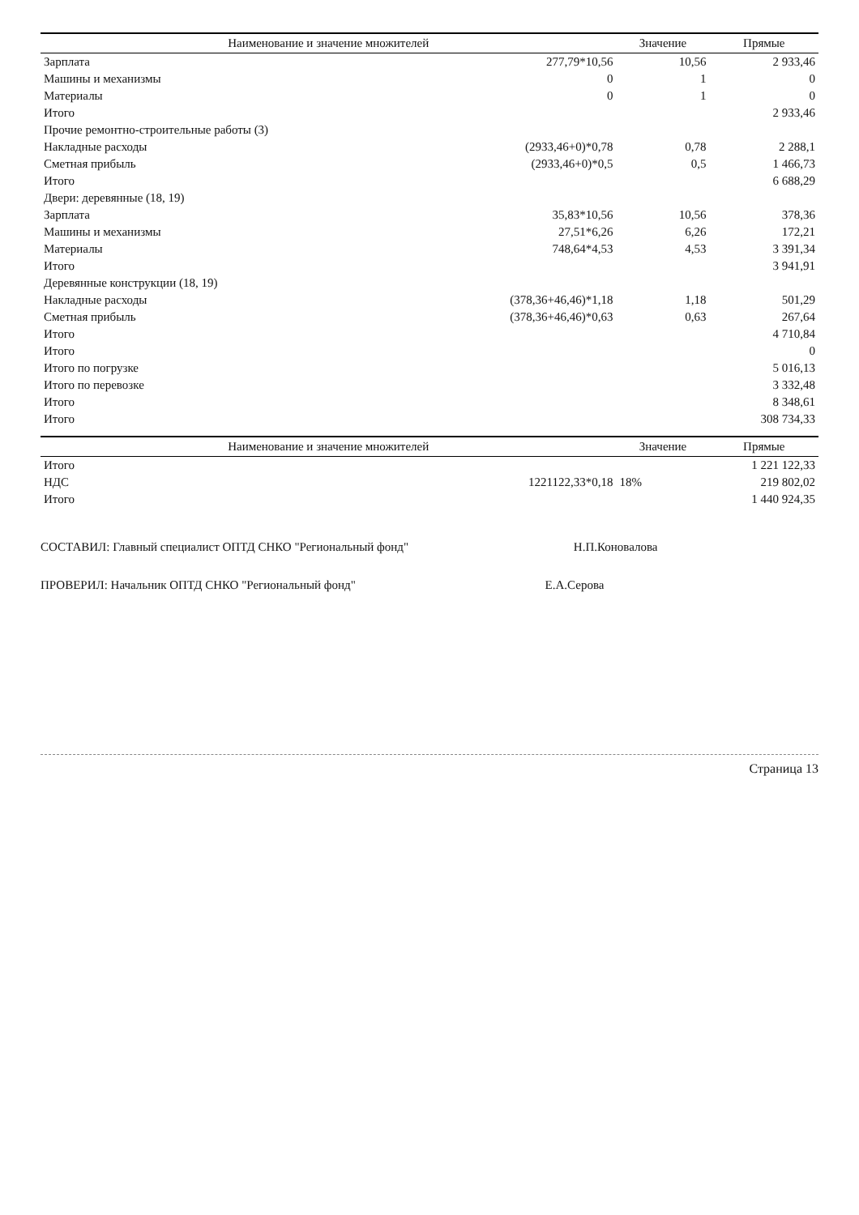| Наименование и значение множителей | | Значение | Прямые |
| --- | --- | --- | --- |
| Зарплата | 277,79*10,56 | 10,56 | 2 933,46 |
| Машины и механизмы | 0 | 1 | 0 |
| Материалы | 0 | 1 | 0 |
| Итого | | | 2 933,46 |
| Прочие ремонтно-строительные работы (3) | | | |
| Накладные расходы | (2933,46+0)*0,78 | 0,78 | 2 288,1 |
| Сметная прибыль | (2933,46+0)*0,5 | 0,5 | 1 466,73 |
| Итого | | | 6 688,29 |
| Двери: деревянные (18, 19) | | | |
| Зарплата | 35,83*10,56 | 10,56 | 378,36 |
| Машины и механизмы | 27,51*6,26 | 6,26 | 172,21 |
| Материалы | 748,64*4,53 | 4,53 | 3 391,34 |
| Итого | | | 3 941,91 |
| Деревянные конструкции (18, 19) | | | |
| Накладные расходы | (378,36+46,46)*1,18 | 1,18 | 501,29 |
| Сметная прибыль | (378,36+46,46)*0,63 | 0,63 | 267,64 |
| Итого | | | 4 710,84 |
| Итого | | | 0 |
| Итого по погрузке | | | 5 016,13 |
| Итого по перевозке | | | 3 332,48 |
| Итого | | | 8 348,61 |
| Итого | | | 308 734,33 |
| Наименование и значение множителей | | Значение | Прямые |
| --- | --- | --- | --- |
| Итого | | | 1 221 122,33 |
| НДС | 1221122,33*0,18 | 18% | 219 802,02 |
| Итого | | | 1 440 924,35 |
СОСТАВИЛ: Главный специалист ОПТД СНКО "Региональный фонд" Н.П.Коновалова
ПРОВЕРИЛ: Начальник ОПТД СНКО "Региональный фонд" Е.А.Серова
Страница 13